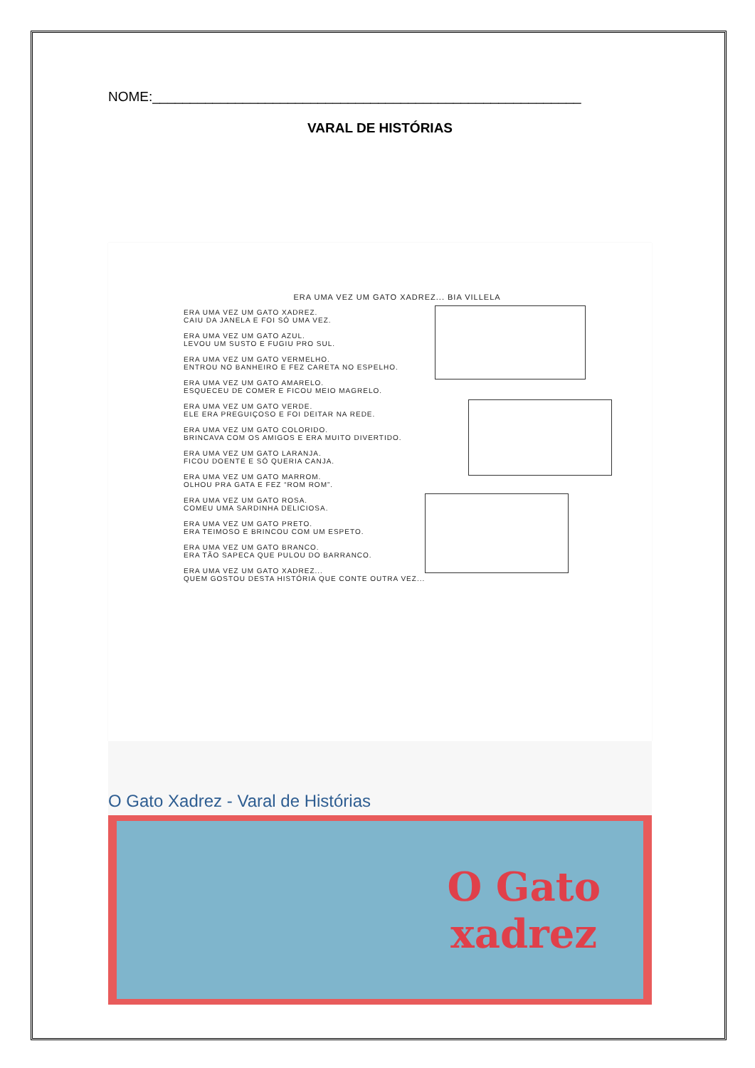NOME:_________________________________________________________
VARAL DE HISTÓRIAS
ERA UMA VEZ UM GATO XADREZ... BIA VILLELA
ERA UMA VEZ UM GATO XADREZ.
CAIU DA JANELA E FOI SÓ UMA VEZ.
ERA UMA VEZ UM GATO AZUL.
LEVOU UM SUSTO E FUGIU PRO SUL.
ERA UMA VEZ UM GATO VERMELHO.
ENTROU NO BANHEIRO E FEZ CARETA NO ESPELHO.
ERA UMA VEZ UM GATO AMARELO.
ESQUECEU DE COMER E FICOU MEIO MAGRELO.
ERA UMA VEZ UM GATO VERDE.
ELE ERA PREGUIÇOSO E FOI DEITAR NA REDE.
ERA UMA VEZ UM GATO COLORIDO.
BRINCAVA COM OS AMIGOS E ERA MUITO DIVERTIDO.
ERA UMA VEZ UM GATO LARANJA.
FICOU DOENTE E SÓ QUERIA CANJA.
ERA UMA VEZ UM GATO MARROM.
OLHOU PRA GATA E FEZ “ROM ROM”.
ERA UMA VEZ UM GATO ROSA.
COMEU UMA SARDINHA DELICIOSA.
ERA UMA VEZ UM GATO PRETO.
ERA TEIMOSO E BRINCOU COM UM ESPETO.
ERA UMA VEZ UM GATO BRANCO.
ERA TÃO SAPECA QUE PULOU DO BARRANCO.
ERA UMA VEZ UM GATO XADREZ...
QUEM GOSTOU DESTA HISTÓRIA QUE CONTE OUTRA VEZ...
O Gato Xadrez - Varal de Histórias
O Gato
xadrez